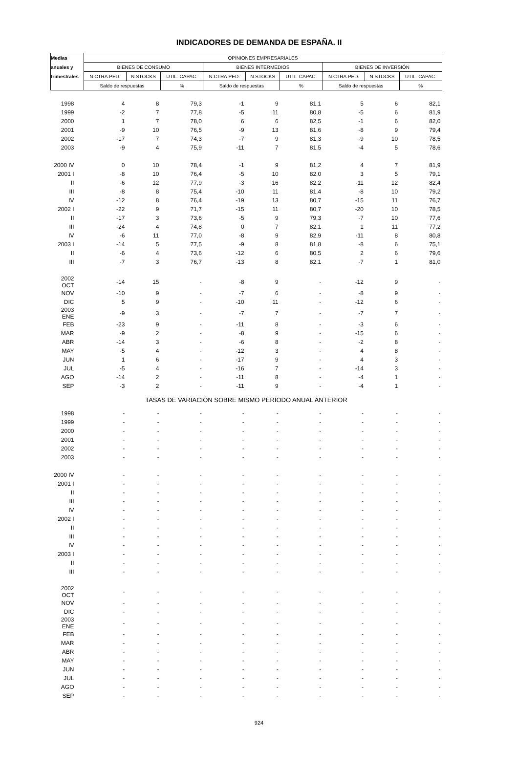INDICADORES DE DEMANDA DE ESPAÑA. II
| Medias | OPINIONES EMPRESARIALES | | | | | | | | |
| --- | --- | --- | --- | --- | --- | --- | --- | --- | --- |
| anuales y | BIENES DE CONSUMO | | | BIENES INTERMEDIOS | | | BIENES DE INVERSIÓN | | |
| trimestrales | N.CTRA.PED. | N.STOCKS | UTIL. CAPAC. | N.CTRA.PED. | N.STOCKS | UTIL. CAPAC. | N.CTRA.PED. | N.STOCKS | UTIL. CAPAC. |
| | Saldo de respuestas | | % | Saldo de respuestas | | % | Saldo de respuestas | | % |
| 1998 | 4 | 8 | 79,3 | -1 | 9 | 81,1 | 5 | 6 | 82,1 |
| 1999 | -2 | 7 | 77,8 | -5 | 11 | 80,8 | -5 | 6 | 81,9 |
| 2000 | 1 | 7 | 78,0 | 6 | 6 | 82,5 | -1 | 6 | 82,0 |
| 2001 | -9 | 10 | 76,5 | -9 | 13 | 81,6 | -8 | 9 | 79,4 |
| 2002 | -17 | 7 | 74,3 | -7 | 9 | 81,3 | -9 | 10 | 78,5 |
| 2003 | -9 | 4 | 75,9 | -11 | 7 | 81,5 | -4 | 5 | 78,6 |
| 2000 IV | 0 | 10 | 78,4 | -1 | 9 | 81,2 | 4 | 7 | 81,9 |
| 2001 I | -8 | 10 | 76,4 | -5 | 10 | 82,0 | 3 | 5 | 79,1 |
| II | -6 | 12 | 77,9 | -3 | 16 | 82,2 | -11 | 12 | 82,4 |
| III | -8 | 8 | 75,4 | -10 | 11 | 81,4 | -8 | 10 | 79,2 |
| IV | -12 | 8 | 76,4 | -19 | 13 | 80,7 | -15 | 11 | 76,7 |
| 2002 I | -22 | 9 | 71,7 | -15 | 11 | 80,7 | -20 | 10 | 78,5 |
| II | -17 | 3 | 73,6 | -5 | 9 | 79,3 | -7 | 10 | 77,6 |
| III | -24 | 4 | 74,8 | 0 | 7 | 82,1 | 1 | 11 | 77,2 |
| IV | -6 | 11 | 77,0 | -8 | 9 | 82,9 | -11 | 8 | 80,8 |
| 2003 I | -14 | 5 | 77,5 | -9 | 8 | 81,8 | -8 | 6 | 75,1 |
| II | -6 | 4 | 73,6 | -12 | 6 | 80,5 | 2 | 6 | 79,6 |
| III | -7 | 3 | 76,7 | -13 | 8 | 82,1 | -7 | 1 | 81,0 |
| 2002 OCT | -14 | 15 | - | -8 | 9 | - | -12 | 9 | - |
| NOV | -10 | 9 | - | -7 | 6 | - | -8 | 9 | - |
| DIC | 5 | 9 | - | -10 | 11 | - | -12 | 6 | - |
| 2003 ENE | -9 | 3 | - | -7 | 7 | - | -7 | 7 | - |
| FEB | -23 | 9 | - | -11 | 8 | - | -3 | 6 | - |
| MAR | -9 | 2 | - | -8 | 9 | - | -15 | 6 | - |
| ABR | -14 | 3 | - | -6 | 8 | - | -2 | 8 | - |
| MAY | -5 | 4 | - | -12 | 3 | - | 4 | 8 | - |
| JUN | 1 | 6 | - | -17 | 9 | - | 4 | 3 | - |
| JUL | -5 | 4 | - | -16 | 7 | - | -14 | 3 | - |
| AGO | -14 | 2 | - | -11 | 8 | - | -4 | 1 | - |
| SEP | -3 | 2 | - | -11 | 9 | - | -4 | 1 | - |
| TASAS DE VARIACIÓN SOBRE MISMO PERÍODO ANUAL ANTERIOR | | | | | | | | | |
| 1998 | - | - | - | - | - | - | - | - | - |
| 1999 | - | - | - | - | - | - | - | - | - |
| 2000 | - | - | - | - | - | - | - | - | - |
| 2001 | - | - | - | - | - | - | - | - | - |
| 2002 | - | - | - | - | - | - | - | - | - |
| 2003 | - | - | - | - | - | - | - | - | - |
| 2000 IV | - | - | - | - | - | - | - | - | - |
| 2001 I | - | - | - | - | - | - | - | - | - |
| II | - | - | - | - | - | - | - | - | - |
| III | - | - | - | - | - | - | - | - | - |
| IV | - | - | - | - | - | - | - | - | - |
| 2002 I | - | - | - | - | - | - | - | - | - |
| II | - | - | - | - | - | - | - | - | - |
| III | - | - | - | - | - | - | - | - | - |
| IV | - | - | - | - | - | - | - | - | - |
| 2003 I | - | - | - | - | - | - | - | - | - |
| II | - | - | - | - | - | - | - | - | - |
| III | - | - | - | - | - | - | - | - | - |
| 2002 OCT | - | - | - | - | - | - | - | - | - |
| NOV | - | - | - | - | - | - | - | - | - |
| DIC | - | - | - | - | - | - | - | - | - |
| 2003 ENE | - | - | - | - | - | - | - | - | - |
| FEB | - | - | - | - | - | - | - | - | - |
| MAR | - | - | - | - | - | - | - | - | - |
| ABR | - | - | - | - | - | - | - | - | - |
| MAY | - | - | - | - | - | - | - | - | - |
| JUN | - | - | - | - | - | - | - | - | - |
| JUL | - | - | - | - | - | - | - | - | - |
| AGO | - | - | - | - | - | - | - | - | - |
| SEP | - | - | - | - | - | - | - | - | - |
924